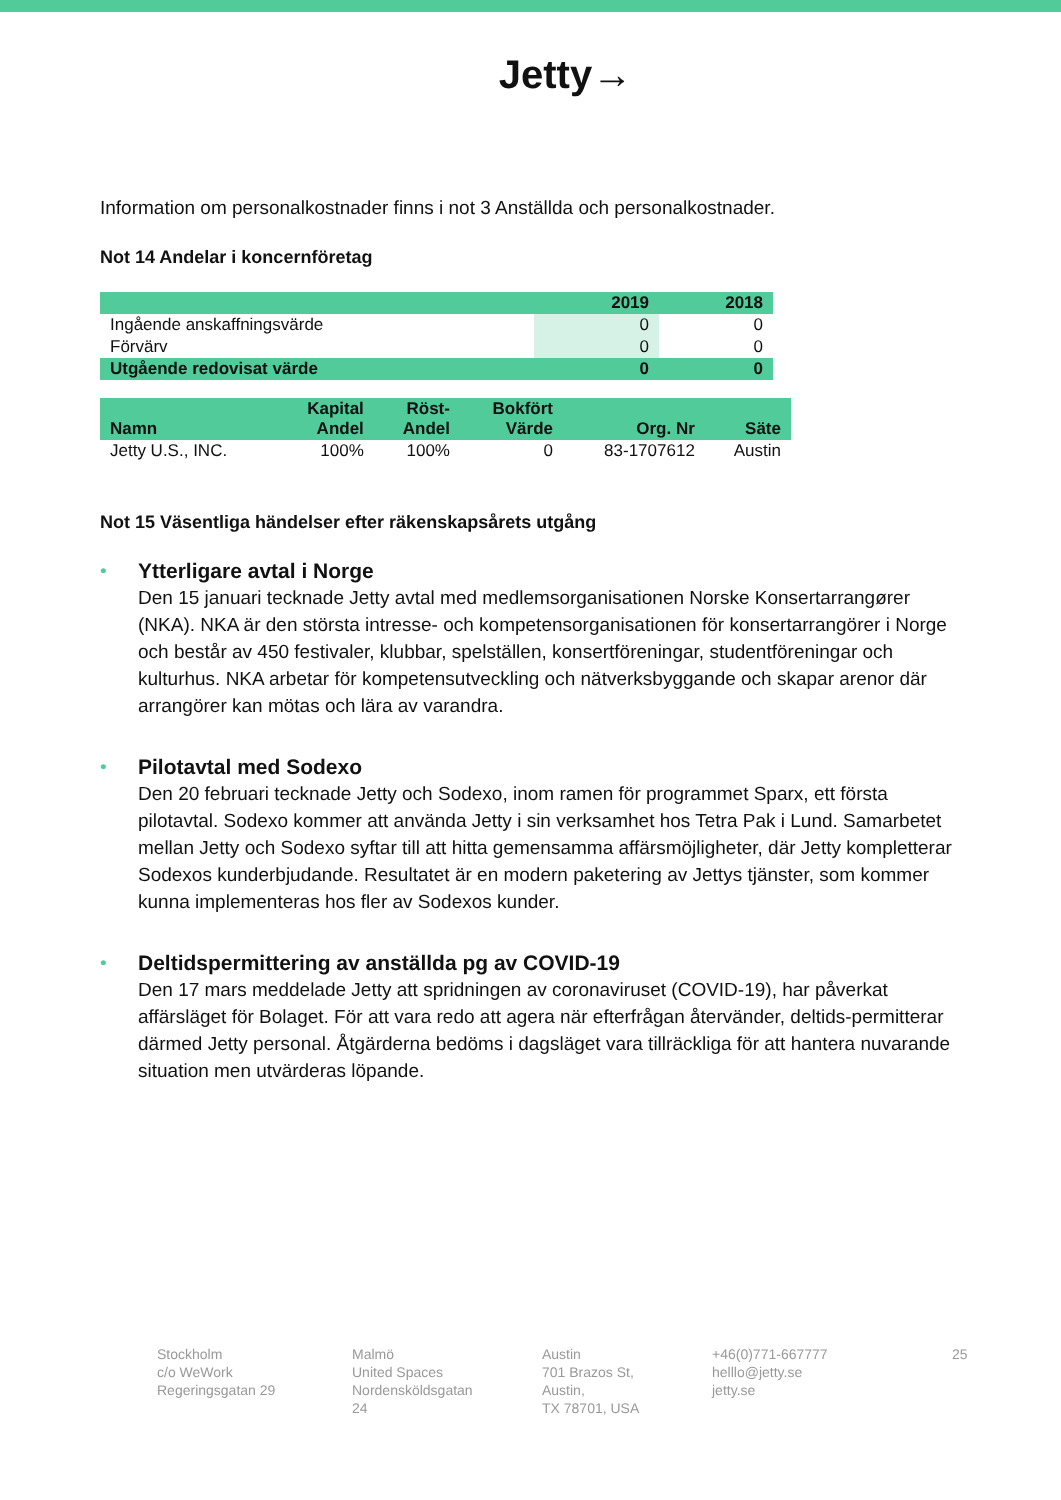Jetty→
Information om personalkostnader finns i not 3 Anställda och personalkostnader.
Not 14 Andelar i koncernföretag
| | 2019 | 2018 |
| Ingående anskaffningsvärde | 0 | 0 |
| Förvärv | 0 | 0 |
| Utgående redovisat värde | 0 | 0 |
| Namn | Kapital Andel | Röst- Andel | Bokfört Värde | Org. Nr | Säte |
| --- | --- | --- | --- | --- | --- |
| Jetty U.S., INC. | 100% | 100% | 0 | 83-1707612 | Austin |
Not 15 Väsentliga händelser efter räkenskapsårets utgång
• Ytterligare avtal i Norge
Den 15 januari tecknade Jetty avtal med medlemsorganisationen Norske Konsertarrangører (NKA). NKA är den största intresse- och kompetensorganisationen för konsertarrangörer i Norge och består av 450 festivaler, klubbar, spelställen, konsertföreningar, studentföreningar och kulturhus. NKA arbetar för kompetensutveckling och nätverksbyggande och skapar arenor där arrangörer kan mötas och lära av varandra.
• Pilotavtal med Sodexo
Den 20 februari tecknade Jetty och Sodexo, inom ramen för programmet Sparx, ett första pilotavtal. Sodexo kommer att använda Jetty i sin verksamhet hos Tetra Pak i Lund. Samarbetet mellan Jetty och Sodexo syftar till att hitta gemensamma affärsmöjligheter, där Jetty kompletterar Sodexos kunderbjudande. Resultatet är en modern paketering av Jettys tjänster, som kommer kunna implementeras hos fler av Sodexos kunder.
• Deltidspermittering av anställda pg av COVID-19
Den 17 mars meddelade Jetty att spridningen av coronaviruset (COVID-19), har påverkat affärsläget för Bolaget. För att vara redo att agera när efterfrågan återvänder, deltids-permitterar därmed Jetty personal. Åtgärderna bedöms i dagsläget vara tillräckliga för att hantera nuvarande situation men utvärderas löpande.
Stockholm
c/o WeWork
Regeringsgatan 29
Malmö
United Spaces
Nordensköldsgatan 24
Austin
701 Brazos St, Austin,
TX 78701, USA
+46(0)771-667777
helllo@jetty.se
jetty.se
25